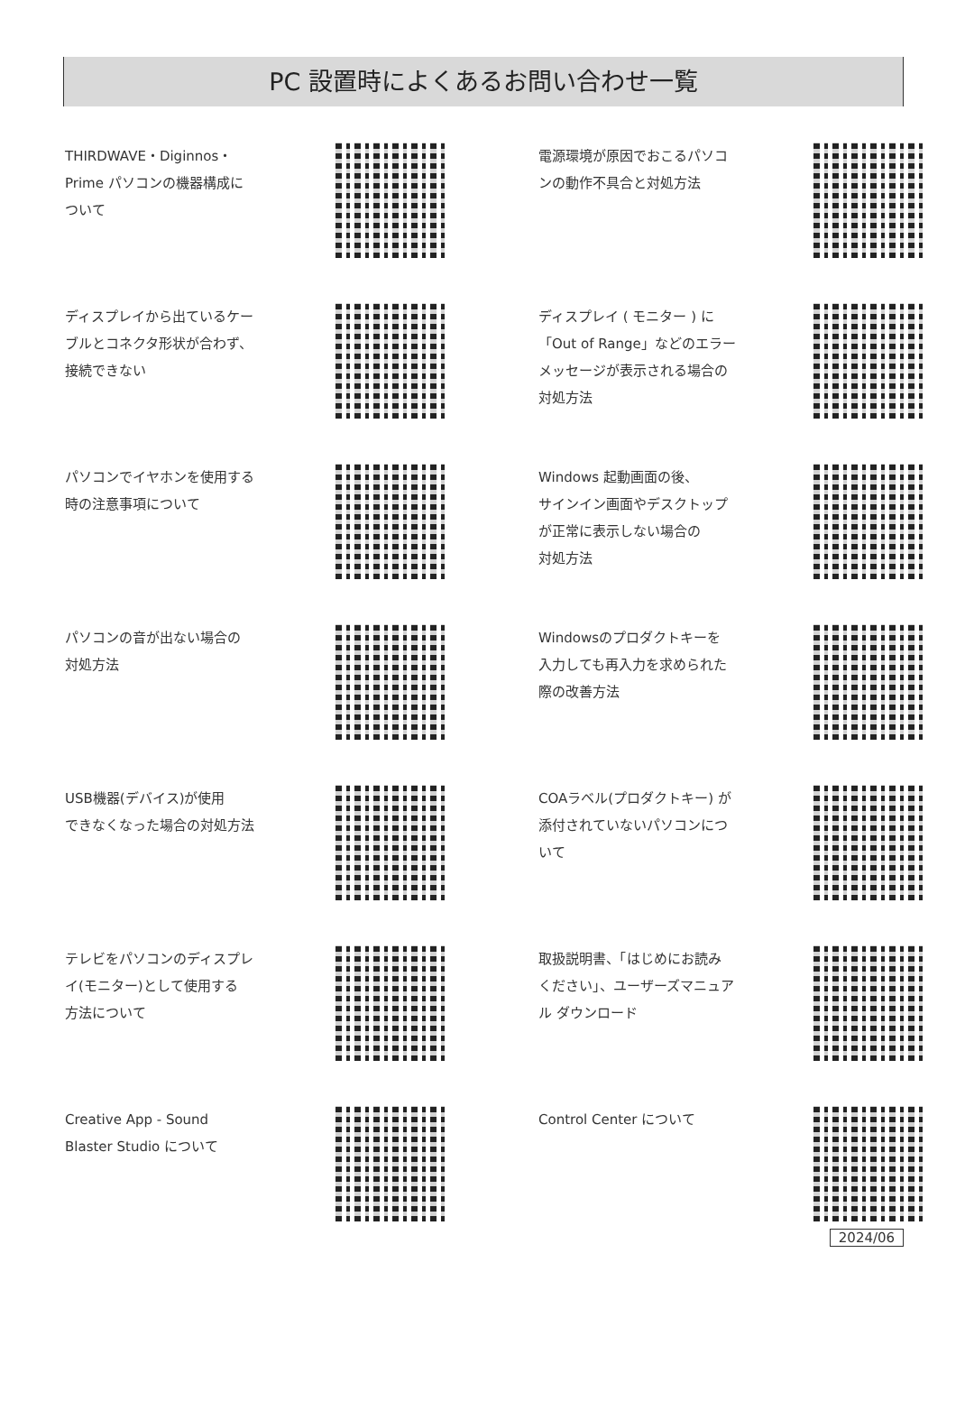PC 設置時によくあるお問い合わせ一覧
THIRDWAVE・Diginnos・
Prime パソコンの機器構成に
ついて
電源環境が原因でおこるパソコ
ンの動作不具合と対処方法
ディスプレイから出ているケー
ブルとコネクタ形状が合わず、
接続できない
ディスプレイ ( モニター ) に
「Out of Range」などのエラー
メッセージが表示される場合の
対処方法
パソコンでイヤホンを使用する
時の注意事項について
Windows 起動画面の後、
サインイン画面やデスクトップ
が正常に表示しない場合の
対処方法
パソコンの音が出ない場合の
対処方法
Windowsのプロダクトキーを
入力しても再入力を求められた
際の改善方法
USB機器(デバイス)が使用
できなくなった場合の対処方法
COAラベル(プロダクトキー) が
添付されていないパソコンにつ
いて
テレビをパソコンのディスプレ
イ(モニター)として使用する
方法について
取扱説明書、「はじめにお読み
ください」、ユーザーズマニュア
ル ダウンロード
Creative App - Sound
Blaster Studio について
Control Center について
2024/06